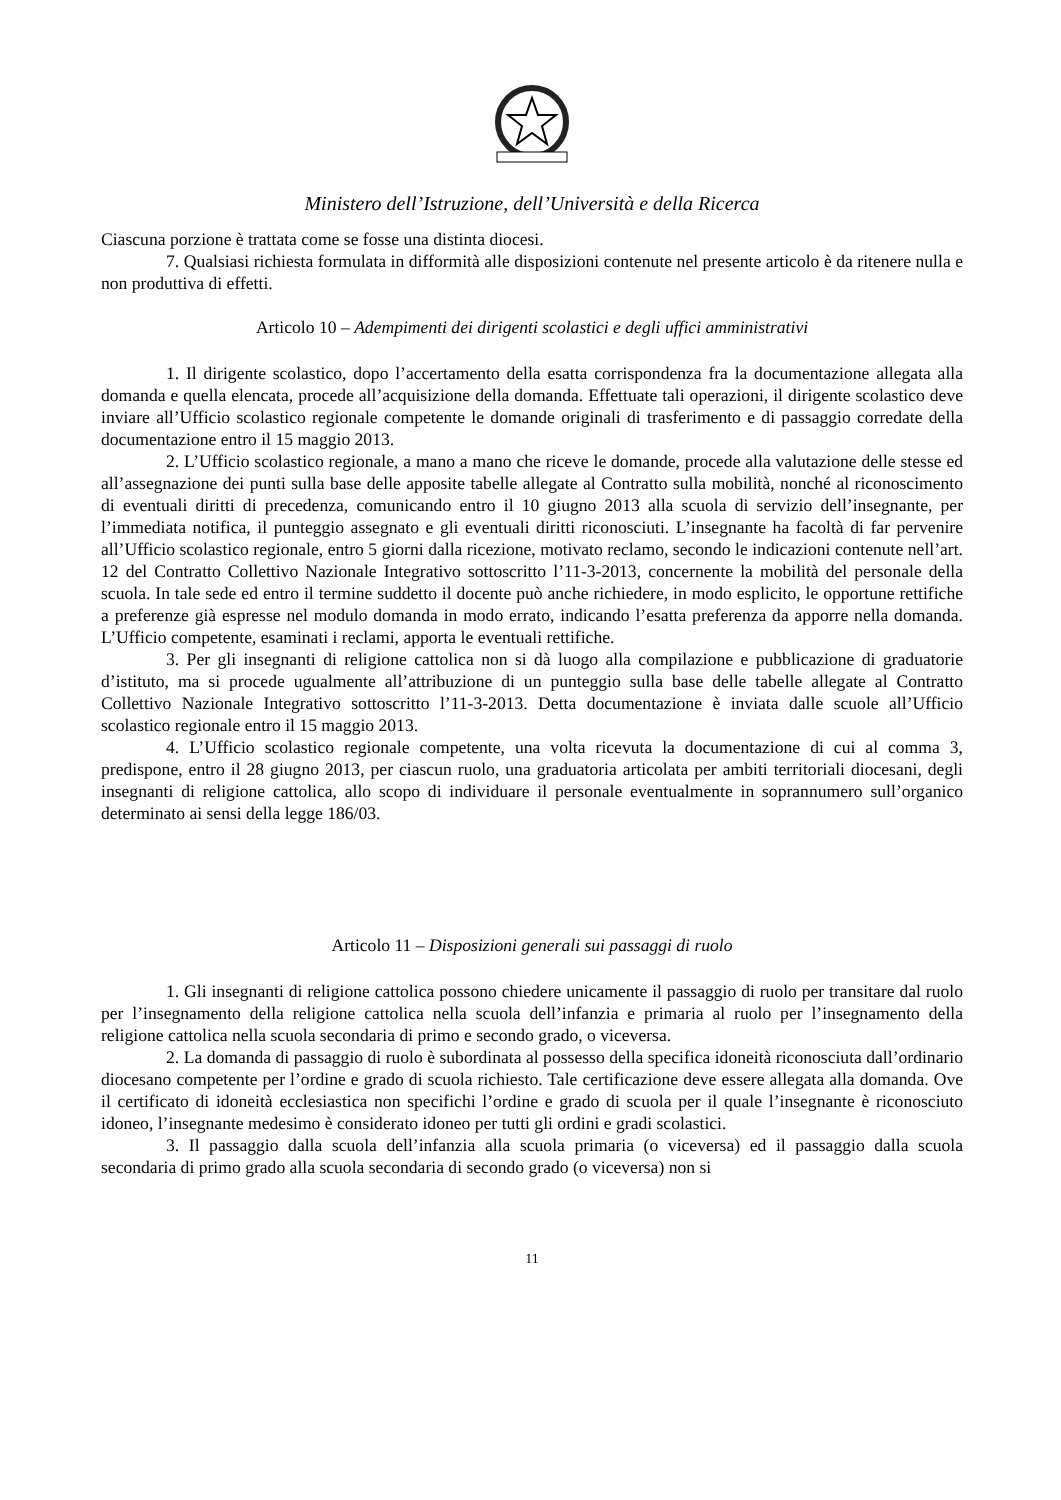Ministero dell’Istruzione, dell’Università e della Ricerca
Ciascuna porzione è trattata come se fosse una distinta diocesi.
7. Qualsiasi richiesta formulata in difformità alle disposizioni contenute nel presente articolo è da ritenere nulla e non produttiva di effetti.
Articolo 10 – Adempimenti dei dirigenti scolastici e degli uffici amministrativi
1. Il dirigente scolastico, dopo l’accertamento della esatta corrispondenza fra la documentazione allegata alla domanda e quella elencata, procede all’acquisizione della domanda. Effettuate tali operazioni, il dirigente scolastico deve inviare all’Ufficio scolastico regionale competente le domande originali di trasferimento e di passaggio corredate della documentazione entro il 15 maggio 2013.
2. L’Ufficio scolastico regionale, a mano a mano che riceve le domande, procede alla valutazione delle stesse ed all’assegnazione dei punti sulla base delle apposite tabelle allegate al Contratto sulla mobilità, nonché al riconoscimento di eventuali diritti di precedenza, comunicando entro il 10 giugno 2013 alla scuola di servizio dell’insegnante, per l’immediata notifica, il punteggio assegnato e gli eventuali diritti riconosciuti. L’insegnante ha facoltà di far pervenire all’Ufficio scolastico regionale, entro 5 giorni dalla ricezione, motivato reclamo, secondo le indicazioni contenute nell’art. 12 del Contratto Collettivo Nazionale Integrativo sottoscritto l’11-3-2013, concernente la mobilità del personale della scuola. In tale sede ed entro il termine suddetto il docente può anche richiedere, in modo esplicito, le opportune rettifiche a preferenze già espresse nel modulo domanda in modo errato, indicando l’esatta preferenza da apporre nella domanda. L’Ufficio competente, esaminati i reclami, apporta le eventuali rettifiche.
3. Per gli insegnanti di religione cattolica non si dà luogo alla compilazione e pubblicazione di graduatorie d’istituto, ma si procede ugualmente all’attribuzione di un punteggio sulla base delle tabelle allegate al Contratto Collettivo Nazionale Integrativo sottoscritto l’11-3-2013. Detta documentazione è inviata dalle scuole all’Ufficio scolastico regionale entro il 15 maggio 2013.
4. L’Ufficio scolastico regionale competente, una volta ricevuta la documentazione di cui al comma 3, predispone, entro il 28 giugno 2013, per ciascun ruolo, una graduatoria articolata per ambiti territoriali diocesani, degli insegnanti di religione cattolica, allo scopo di individuare il personale eventualmente in soprannumero sull’organico determinato ai sensi della legge 186/03.
Articolo 11 – Disposizioni generali sui passaggi di ruolo
1. Gli insegnanti di religione cattolica possono chiedere unicamente il passaggio di ruolo per transitare dal ruolo per l’insegnamento della religione cattolica nella scuola dell’infanzia e primaria al ruolo per l’insegnamento della religione cattolica nella scuola secondaria di primo e secondo grado, o viceversa.
2. La domanda di passaggio di ruolo è subordinata al possesso della specifica idoneità riconosciuta dall’ordinario diocesano competente per l’ordine e grado di scuola richiesto. Tale certificazione deve essere allegata alla domanda. Ove il certificato di idoneità ecclesiastica non specifichi l’ordine e grado di scuola per il quale l’insegnante è riconosciuto idoneo, l’insegnante medesimo è considerato idoneo per tutti gli ordini e gradi scolastici.
3. Il passaggio dalla scuola dell’infanzia alla scuola primaria (o viceversa) ed il passaggio dalla scuola secondaria di primo grado alla scuola secondaria di secondo grado (o viceversa) non si
11